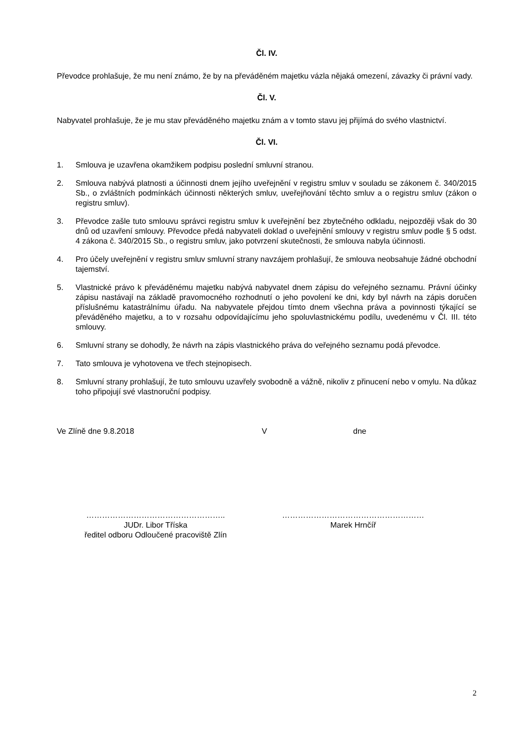Čl. IV.
Převodce prohlašuje, že mu není známo, že by na převáděném majetku vázla nějaká omezení, závazky či právní vady.
Čl. V.
Nabyvatel prohlašuje, že je mu stav převáděného majetku znám a v tomto stavu jej přijímá do svého vlastnictví.
Čl. VI.
1. Smlouva je uzavřena okamžikem podpisu poslední smluvní stranou.
2. Smlouva nabývá platnosti a účinnosti dnem jejího uveřejnění v registru smluv v souladu se zákonem č. 340/2015 Sb., o zvláštních podmínkách účinnosti některých smluv, uveřejňování těchto smluv a o registru smluv (zákon o registru smluv).
3. Převodce zašle tuto smlouvu správci registru smluv k uveřejnění bez zbytečného odkladu, nejpozději však do 30 dnů od uzavření smlouvy. Převodce předá nabyvateli doklad o uveřejnění smlouvy v registru smluv podle § 5 odst. 4 zákona č. 340/2015 Sb., o registru smluv, jako potvrzení skutečnosti, že smlouva nabyla účinnosti.
4. Pro účely uveřejnění v registru smluv smluvní strany navzájem prohlašují, že smlouva neobsahuje žádné obchodní tajemství.
5. Vlastnické právo k převáděnému majetku nabývá nabyvatel dnem zápisu do veřejného seznamu. Právní účinky zápisu nastávají na základě pravomocného rozhodnutí o jeho povolení ke dni, kdy byl návrh na zápis doručen příslušnému katastrálnímu úřadu. Na nabyvatele přejdou tímto dnem všechna práva a povinnosti týkající se převáděného majetku, a to v rozsahu odpovídajícímu jeho spoluvlastnickému podílu, uvedenému v Čl. III. této smlouvy.
6. Smluvní strany se dohodly, že návrh na zápis vlastnického práva do veřejného seznamu podá převodce.
7. Tato smlouva je vyhotovena ve třech stejnopisech.
8. Smluvní strany prohlašují, že tuto smlouvu uzavřely svobodně a vážně, nikoliv z přinucení nebo v omylu. Na důkaz toho připojují své vlastnoruční podpisy.
Ve Zlíně dne 9.8.2018 V dne
……………………………………………..
JUDr. Libor Tříska
ředitel odboru Odloučené pracoviště Zlín
………………………………………………
Marek Hrnčíř
2